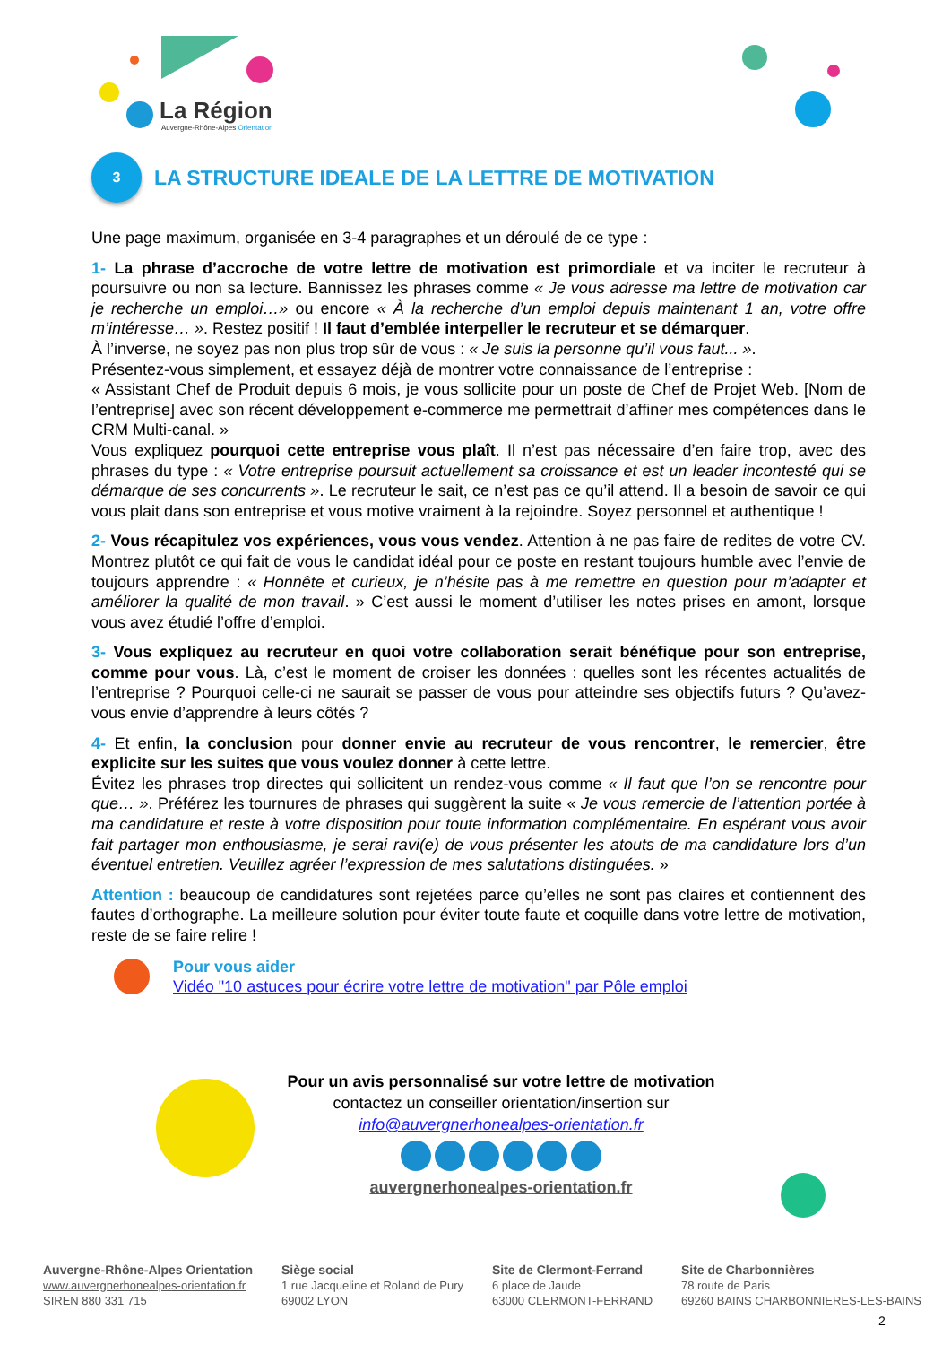La Région
Auvergne-Rhône-Alpes Orientation
3 LA STRUCTURE IDEALE DE LA LETTRE DE MOTIVATION
Une page maximum, organisée en 3-4 paragraphes et un déroulé de ce type :
1- La phrase d’accroche de votre lettre de motivation est primordiale et va inciter le recruteur à poursuivre ou non sa lecture. Bannissez les phrases comme « Je vous adresse ma lettre de motivation car je recherche un emploi…» ou encore « À la recherche d’un emploi depuis maintenant 1 an, votre offre m’intéresse… ». Restez positif ! Il faut d’emblée interpeller le recruteur et se démarquer.
À l’inverse, ne soyez pas non plus trop sûr de vous : « Je suis la personne qu’il vous faut... ».
Présentez-vous simplement, et essayez déjà de montrer votre connaissance de l’entreprise :
« Assistant Chef de Produit depuis 6 mois, je vous sollicite pour un poste de Chef de Projet Web. [Nom de l’entreprise] avec son récent développement e-commerce me permettrait d’affiner mes compétences dans le CRM Multi-canal. »
Vous expliquez pourquoi cette entreprise vous plaît. Il n’est pas nécessaire d’en faire trop, avec des phrases du type : « Votre entreprise poursuit actuellement sa croissance et est un leader incontesté qui se démarque de ses concurrents ». Le recruteur le sait, ce n’est pas ce qu’il attend. Il a besoin de savoir ce qui vous plait dans son entreprise et vous motive vraiment à la rejoindre. Soyez personnel et authentique !
2- Vous récapitulez vos expériences, vous vous vendez. Attention à ne pas faire de redites de votre CV. Montrez plutôt ce qui fait de vous le candidat idéal pour ce poste en restant toujours humble avec l’envie de toujours apprendre : « Honnête et curieux, je n’hésite pas à me remettre en question pour m’adapter et améliorer la qualité de mon travail. » C’est aussi le moment d’utiliser les notes prises en amont, lorsque vous avez étudié l’offre d’emploi.
3- Vous expliquez au recruteur en quoi votre collaboration serait bénéfique pour son entreprise, comme pour vous. Là, c’est le moment de croiser les données : quelles sont les récentes actualités de l’entreprise ? Pourquoi celle-ci ne saurait se passer de vous pour atteindre ses objectifs futurs ? Qu’avez-vous envie d’apprendre à leurs côtés ?
4- Et enfin, la conclusion pour donner envie au recruteur de vous rencontrer, le remercier, être explicite sur les suites que vous voulez donner à cette lettre.
Évitez les phrases trop directes qui sollicitent un rendez-vous comme « Il faut que l’on se rencontre pour que… ». Préférez les tournures de phrases qui suggèrent la suite « Je vous remercie de l’attention portée à ma candidature et reste à votre disposition pour toute information complémentaire. En espérant vous avoir fait partager mon enthousiasme, je serai ravi(e) de vous présenter les atouts de ma candidature lors d’un éventuel entretien. Veuillez agréer l’expression de mes salutations distinguées. »
Attention : beaucoup de candidatures sont rejetées parce qu’elles ne sont pas claires et contiennent des fautes d’orthographe. La meilleure solution pour éviter toute faute et coquille dans votre lettre de motivation, reste de se faire relire !
Pour vous aider
Vidéo "10 astuces pour écrire votre lettre de motivation" par Pôle emploi
Pour un avis personnalisé sur votre lettre de motivation
contactez un conseiller orientation/insertion sur
info@auvergnerhonealpes-orientation.fr
auvergnerhonealpes-orientation.fr
Auvergne-Rhône-Alpes Orientation
www.auvergnerhonealpes-orientation.fr
SIREN 880 331 715
Siège social
1 rue Jacqueline et Roland de Pury
69002 LYON
Site de Clermont-Ferrand
6 place de Jaude
63000 CLERMONT-FERRAND
Site de Charbonnières
78 route de Paris
69260 BAINS CHARBONNIERES-LES-BAINS
2